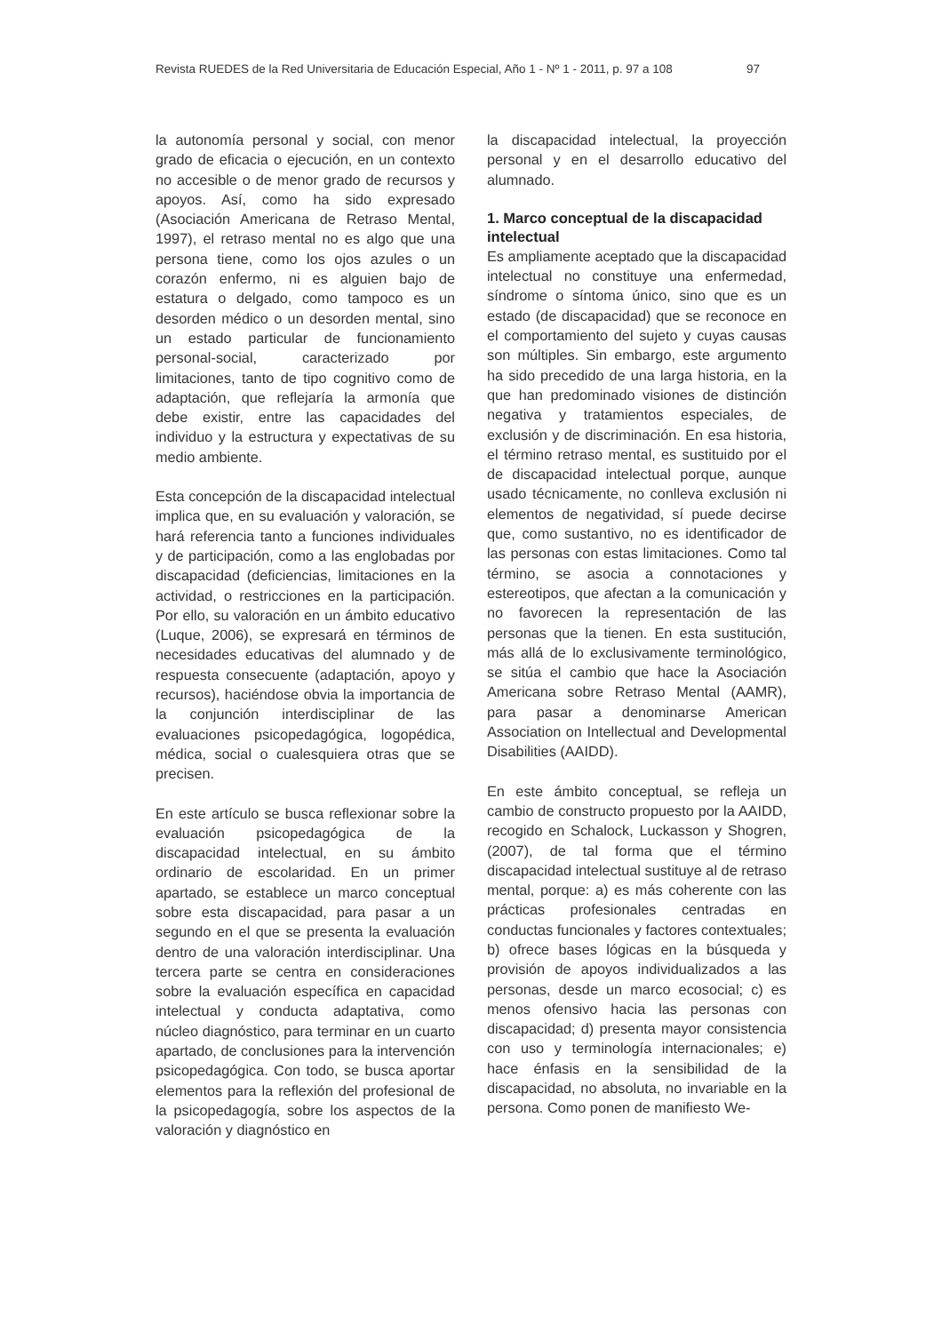Revista RUEDES de la Red Universitaria de Educación Especial, Año 1 - Nº 1 - 2011, p. 97 a 108 97
la autonomía personal y social, con menor grado de eficacia o ejecución, en un contexto no accesible o de menor grado de recursos y apoyos. Así, como ha sido expresado (Asociación Americana de Retraso Mental, 1997), el retraso mental no es algo que una persona tiene, como los ojos azules o un corazón enfermo, ni es alguien bajo de estatura o delgado, como tampoco es un desorden médico o un desorden mental, sino un estado particular de funcionamiento personal-social, caracterizado por limitaciones, tanto de tipo cognitivo como de adaptación, que reflejaría la armonía que debe existir, entre las capacidades del individuo y la estructura y expectativas de su medio ambiente.
Esta concepción de la discapacidad intelectual implica que, en su evaluación y valoración, se hará referencia tanto a funciones individuales y de participación, como a las englobadas por discapacidad (deficiencias, limitaciones en la actividad, o restricciones en la participación. Por ello, su valoración en un ámbito educativo (Luque, 2006), se expresará en términos de necesidades educativas del alumnado y de respuesta consecuente (adaptación, apoyo y recursos), haciéndose obvia la importancia de la conjunción interdisciplinar de las evaluaciones psicopedagógica, logopédica, médica, social o cualesquiera otras que se precisen.
En este artículo se busca reflexionar sobre la evaluación psicopedagógica de la discapacidad intelectual, en su ámbito ordinario de escolaridad. En un primer apartado, se establece un marco conceptual sobre esta discapacidad, para pasar a un segundo en el que se presenta la evaluación dentro de una valoración interdisciplinar. Una tercera parte se centra en consideraciones sobre la evaluación específica en capacidad intelectual y conducta adaptativa, como núcleo diagnóstico, para terminar en un cuarto apartado, de conclusiones para la intervención psicopedagógica. Con todo, se busca aportar elementos para la reflexión del profesional de la psicopedagogía, sobre los aspectos de la valoración y diagnóstico en
la discapacidad intelectual, la proyección personal y en el desarrollo educativo del alumnado.
1. Marco conceptual de la discapacidad intelectual
Es ampliamente aceptado que la discapacidad intelectual no constituye una enfermedad, síndrome o síntoma único, sino que es un estado (de discapacidad) que se reconoce en el comportamiento del sujeto y cuyas causas son múltiples. Sin embargo, este argumento ha sido precedido de una larga historia, en la que han predominado visiones de distinción negativa y tratamientos especiales, de exclusión y de discriminación. En esa historia, el término retraso mental, es sustituido por el de discapacidad intelectual porque, aunque usado técnicamente, no conlleva exclusión ni elementos de negatividad, sí puede decirse que, como sustantivo, no es identificador de las personas con estas limitaciones. Como tal término, se asocia a connotaciones y estereotipos, que afectan a la comunicación y no favorecen la representación de las personas que la tienen. En esta sustitución, más allá de lo exclusivamente terminológico, se sitúa el cambio que hace la Asociación Americana sobre Retraso Mental (AAMR), para pasar a denominarse American Association on Intellectual and Developmental Disabilities (AAIDD).
En este ámbito conceptual, se refleja un cambio de constructo propuesto por la AAIDD, recogido en Schalock, Luckasson y Shogren, (2007), de tal forma que el término discapacidad intelectual sustituye al de retraso mental, porque: a) es más coherente con las prácticas profesionales centradas en conductas funcionales y factores contextuales; b) ofrece bases lógicas en la búsqueda y provisión de apoyos individualizados a las personas, desde un marco ecosocial; c) es menos ofensivo hacia las personas con discapacidad; d) presenta mayor consistencia con uso y terminología internacionales; e) hace énfasis en la sensibilidad de la discapacidad, no absoluta, no invariable en la persona. Como ponen de manifiesto We-